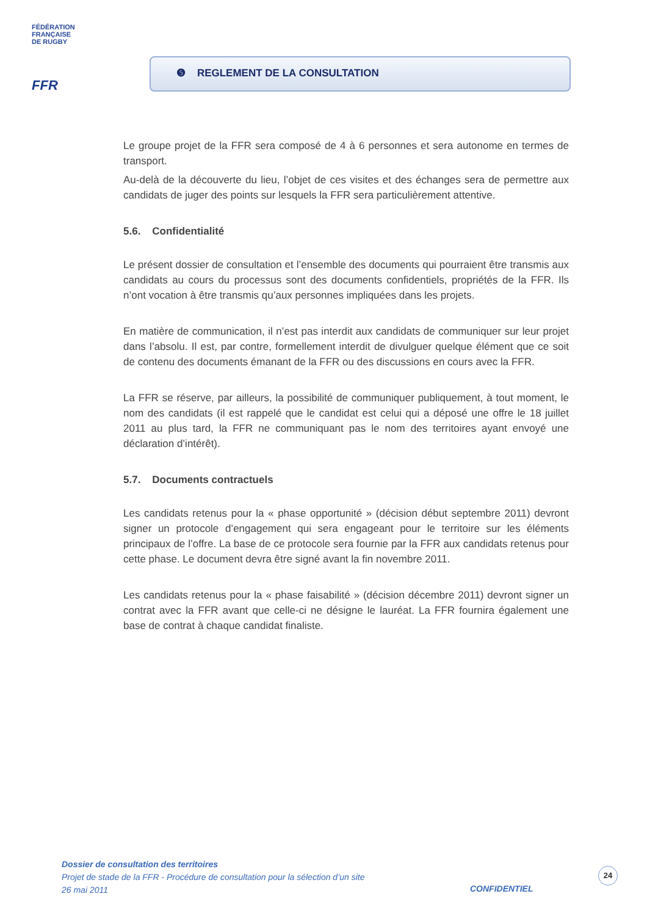FÉDÉRATION
FRANÇAISE
DE RUGBY
FFR
❺ REGLEMENT DE LA CONSULTATION
Le groupe projet de la FFR sera composé de 4 à 6 personnes et sera autonome en termes de transport.
Au-delà de la découverte du lieu, l’objet de ces visites et des échanges sera de permettre aux candidats de juger des points sur lesquels la FFR sera particulièrement attentive.
5.6. Confidentialité
Le présent dossier de consultation et l’ensemble des documents qui pourraient être transmis aux candidats au cours du processus sont des documents confidentiels, propriétés de la FFR. Ils n’ont vocation à être transmis qu’aux personnes impliquées dans les projets.
En matière de communication, il n’est pas interdit aux candidats de communiquer sur leur projet dans l’absolu. Il est, par contre, formellement interdit de divulguer quelque élément que ce soit de contenu des documents émanant de la FFR ou des discussions en cours avec la FFR.
La FFR se réserve, par ailleurs, la possibilité de communiquer publiquement, à tout moment, le nom des candidats (il est rappelé que le candidat est celui qui a déposé une offre le 18 juillet 2011 au plus tard, la FFR ne communiquant pas le nom des territoires ayant envoyé une déclaration d’intérêt).
5.7. Documents contractuels
Les candidats retenus pour la « phase opportunité » (décision début septembre 2011) devront signer un protocole d’engagement qui sera engageant pour le territoire sur les éléments principaux de l’offre. La base de ce protocole sera fournie par la FFR aux candidats retenus pour cette phase. Le document devra être signé avant la fin novembre 2011.
Les candidats retenus pour la « phase faisabilité » (décision décembre 2011) devront signer un contrat avec la FFR avant que celle-ci ne désigne le lauréat. La FFR fournira également une base de contrat à chaque candidat finaliste.
Dossier de consultation des territoires
Projet de stade de la FFR - Procédure de consultation pour la sélection d’un site
26 mai 2011
CONFIDENTIEL
24